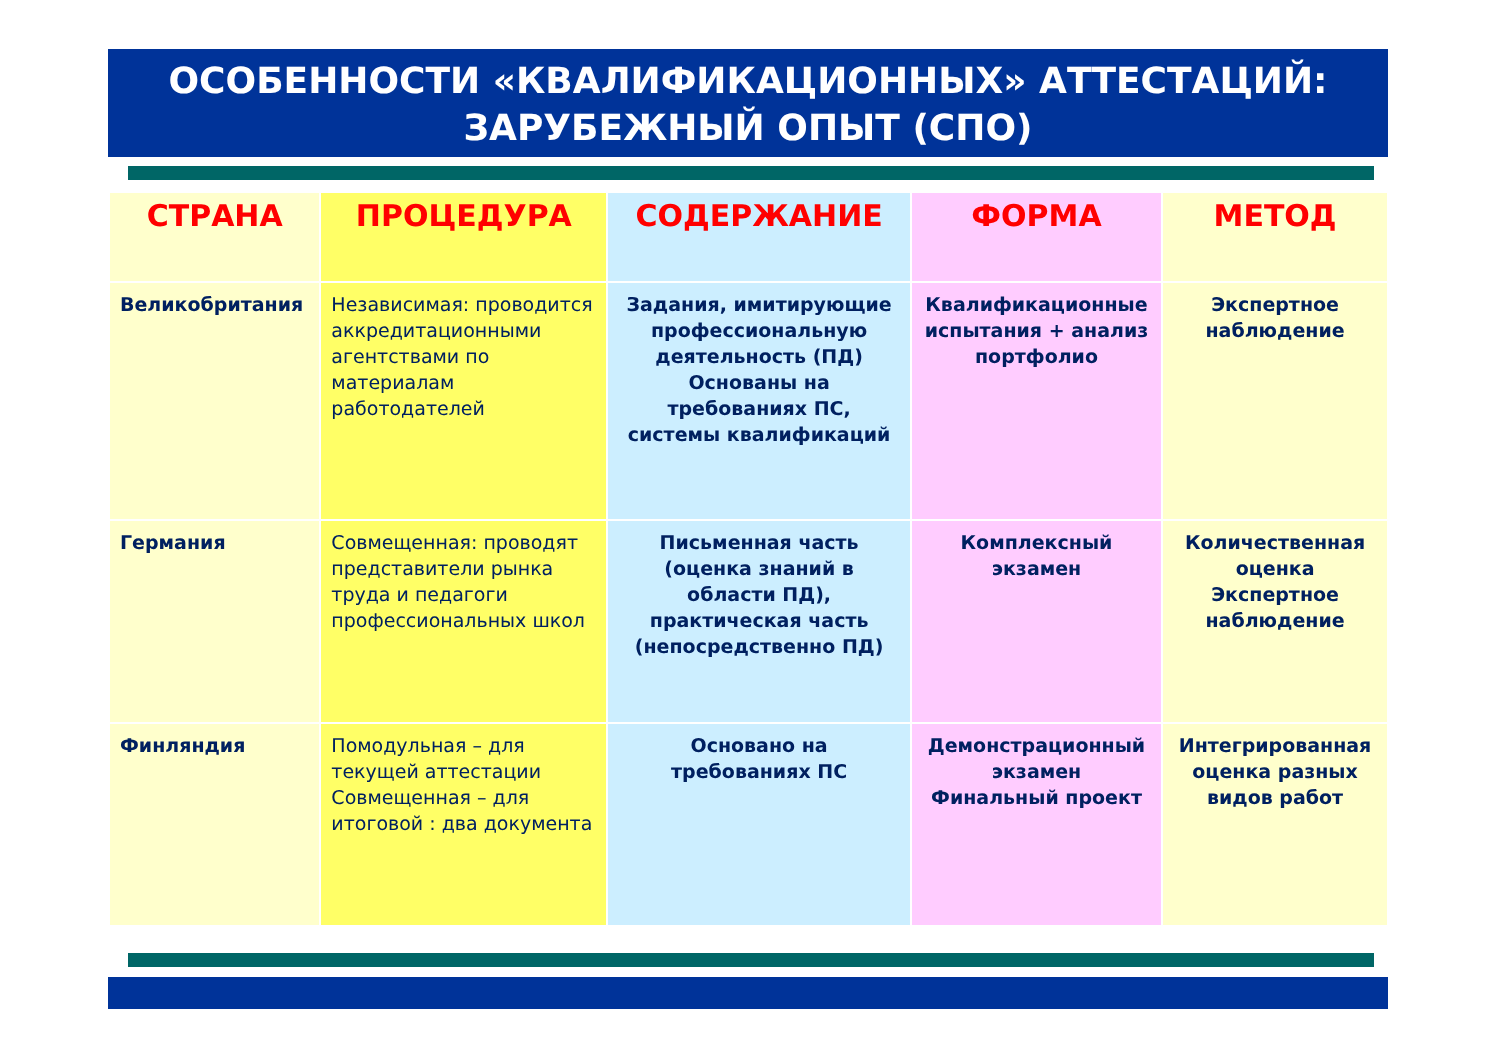ОСОБЕННОСТИ «КВАЛИФИКАЦИОННЫХ» АТТЕСТАЦИЙ:
ЗАРУБЕЖНЫЙ ОПЫТ (СПО)
| СТРАНА | ПРОЦЕДУРА | СОДЕРЖАНИЕ | ФОРМА | МЕТОД |
| --- | --- | --- | --- | --- |
| Великобритания | Независимая: проводится аккредитационными агентствами по материалам работодателей | Задания, имитирующие профессиональную деятельность (ПД) Основаны на требованиях ПС, системы квалификаций | Квалификационные испытания + анализ портфолио | Экспертное наблюдение |
| Германия | Совмещенная: проводят представители рынка труда и педагоги профессиональных школ | Письменная часть (оценка знаний в области ПД), практическая часть (непосредственно ПД) | Комплексный экзамен | Количественная оценка Экспертное наблюдение |
| Финляндия | Помодульная – для текущей аттестации Совмещенная – для итоговой : два документа | Основано на требованиях ПС | Демонстрационный экзамен Финальный проект | Интегрированная оценка разных видов работ |